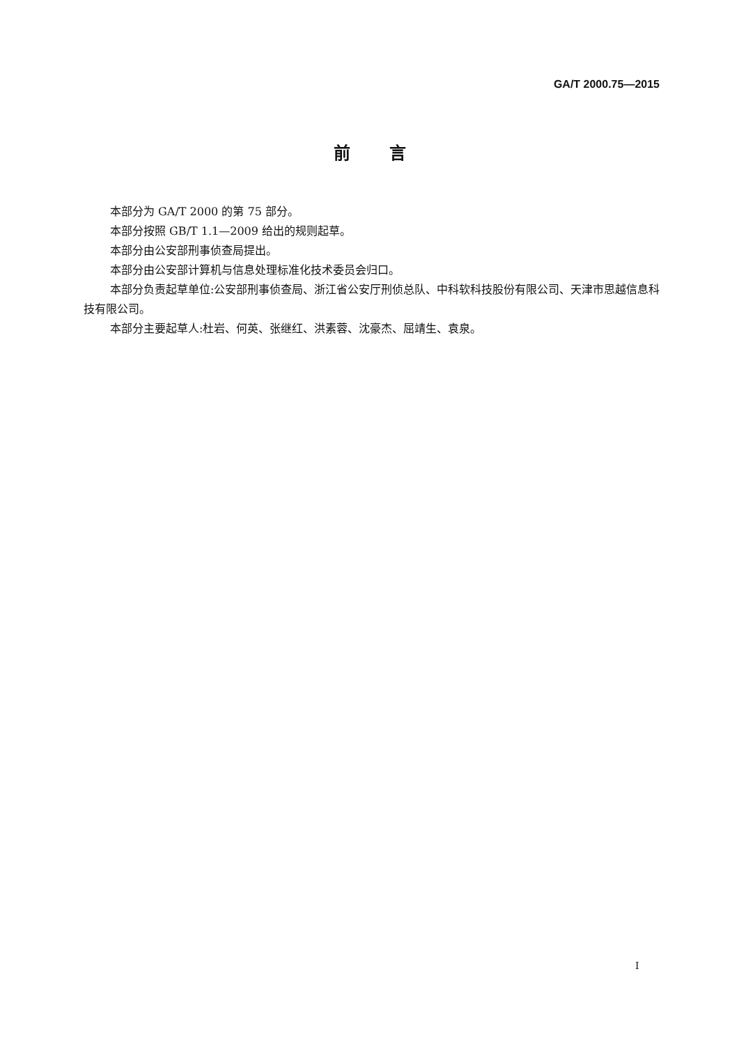GA/T 2000.75—2015
前言
本部分为 GA/T 2000 的第 75 部分。
本部分按照 GB/T 1.1—2009 给出的规则起草。
本部分由公安部刑事侦查局提出。
本部分由公安部计算机与信息处理标准化技术委员会归口。
本部分负责起草单位:公安部刑事侦查局、浙江省公安厅刑侦总队、中科软科技股份有限公司、天津市思越信息科技有限公司。
本部分主要起草人:杜岩、何英、张继红、洪素蓉、沈豪杰、屈靖生、袁泉。
I